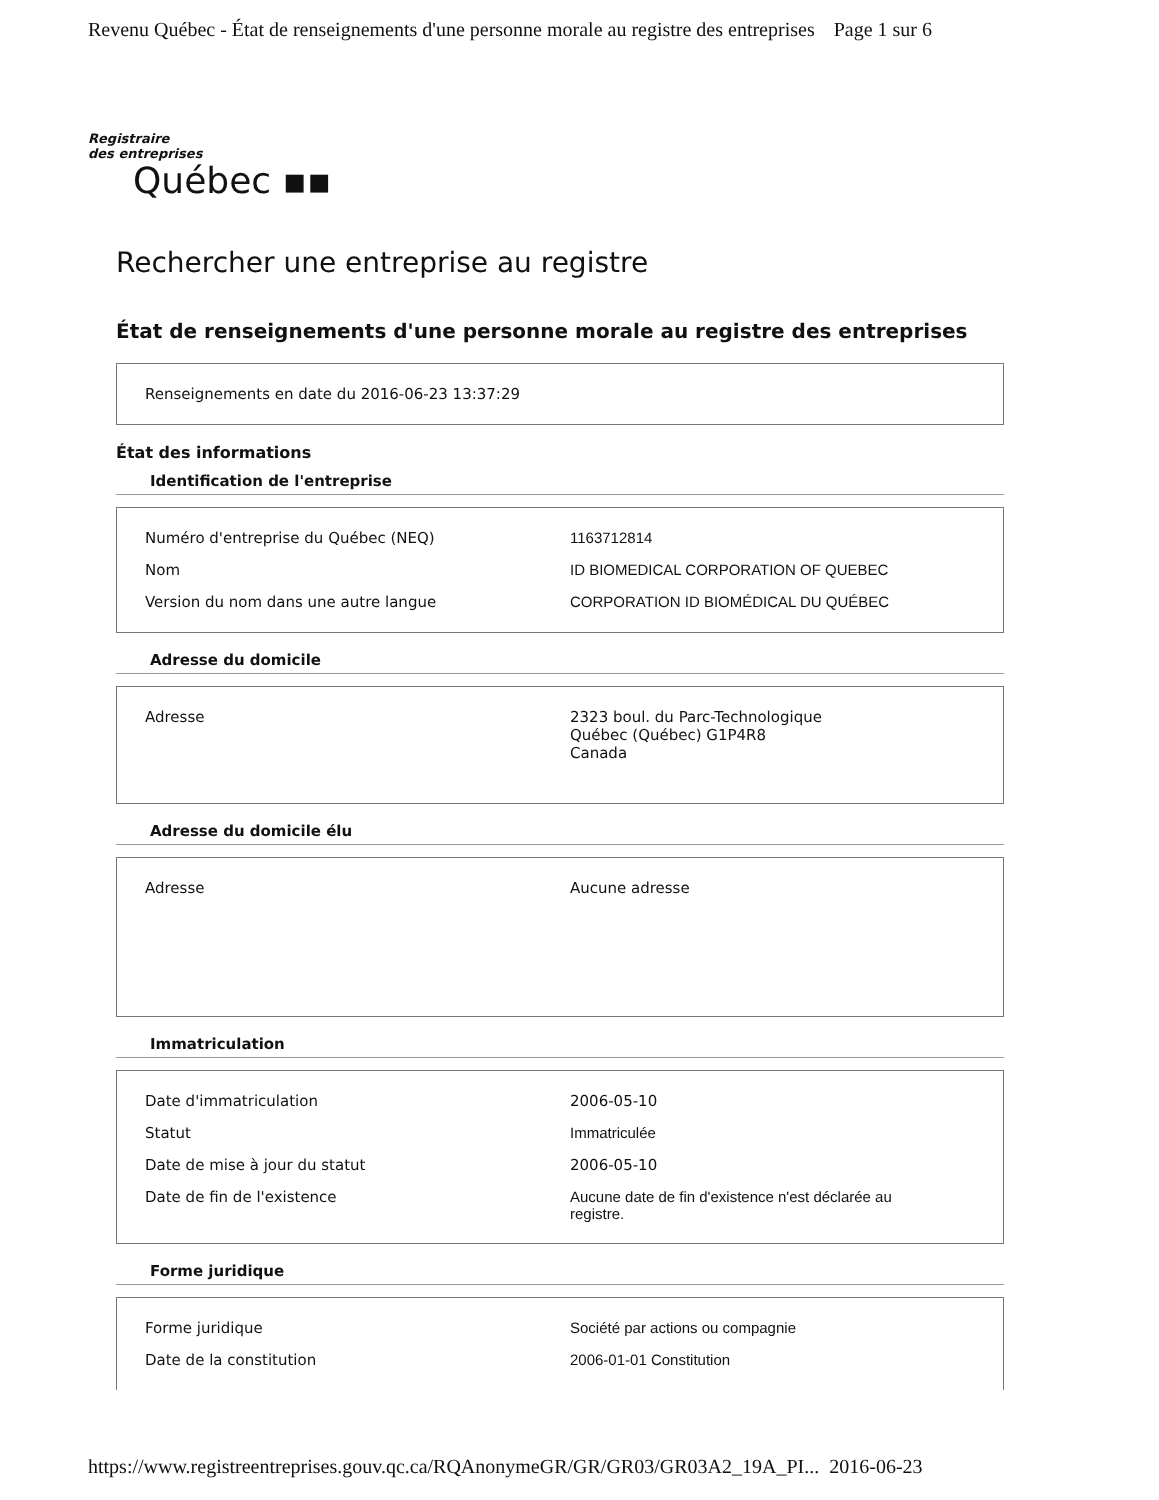Revenu Québec - État de renseignements d'une personne morale au registre des entreprises Page 1 sur 6
Registraire
des entreprises
Québec ▪▪
Rechercher une entreprise au registre
État de renseignements d'une personne morale au registre des entreprises
| Renseignements en date du 2016-06-23 13:37:29 |
État des informations
Identification de l'entreprise
| Numéro d'entreprise du Québec (NEQ) | 1163712814 |
| Nom | ID BIOMEDICAL CORPORATION OF QUEBEC |
| Version du nom dans une autre langue | CORPORATION ID BIOMÉDICAL DU QUÉBEC |
Adresse du domicile
| Adresse | 2323 boul. du Parc-Technologique Québec (Québec) G1P4R8 Canada |
Adresse du domicile élu
| Adresse | Aucune adresse |
Immatriculation
| Date d'immatriculation | 2006-05-10 |
| Statut | Immatriculée |
| Date de mise à jour du statut | 2006-05-10 |
| Date de fin de l'existence | Aucune date de fin d'existence n'est déclarée au registre. |
Forme juridique
| Forme juridique | Société par actions ou compagnie |
| Date de la constitution | 2006-01-01 Constitution |
https://www.registreentreprises.gouv.qc.ca/RQAnonymeGR/GR/GR03/GR03A2_19A_PI... 2016-06-23